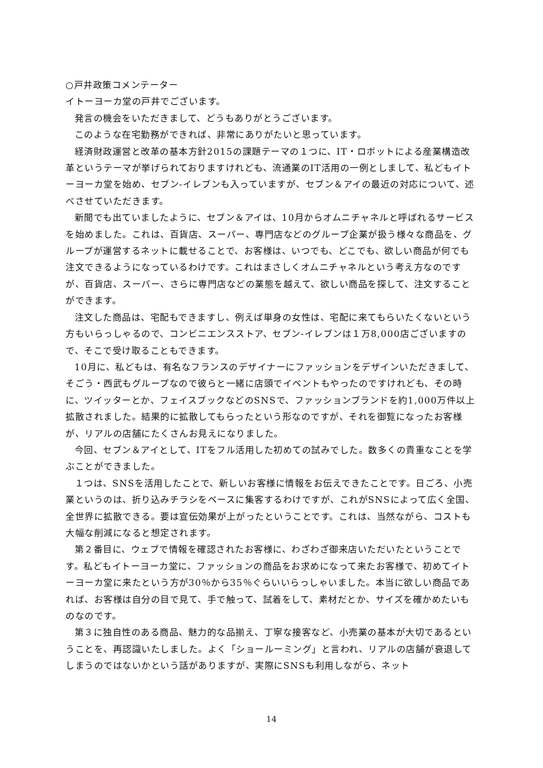○戸井政策コメンテーター
イトーヨーカ堂の戸井でございます。
発言の機会をいただきまして、どうもありがとうございます。
このような在宅勤務ができれば、非常にありがたいと思っています。
経済財政運営と改革の基本方針2015の課題テーマの１つに、IT・ロボットによる産業構造改革というテーマが挙げられておりますけれども、流通業のIT活用の一例としまして、私どもイトーヨーカ堂を始め、セブン-イレブンも入っていますが、セブン＆アイの最近の対応について、述べさせていただきます。
新聞でも出ていましたように、セブン＆アイは、10月からオムニチャネルと呼ばれるサービスを始めました。これは、百貨店、スーパー、専門店などのグループ企業が扱う様々な商品を、グループが運営するネットに載せることで、お客様は、いつでも、どこでも、欲しい商品が何でも注文できるようになっているわけです。これはまさしくオムニチャネルという考え方なのですが、百貨店、スーパー、さらに専門店などの業態を越えて、欲しい商品を探して、注文することができます。
注文した商品は、宅配もできますし、例えば単身の女性は、宅配に来てもらいたくないという方もいらっしゃるので、コンビニエンスストア、セブン-イレブンは１万8,000店ございますので、そこで受け取ることもできます。
10月に、私どもは、有名なフランスのデザイナーにファッションをデザインいただきまして、そごう・西武もグループなので彼らと一緒に店頭でイベントもやったのですけれども、その時に、ツイッターとか、フェイスブックなどのSNSで、ファッションブランドを約1,000万件以上拡散されました。結果的に拡散してもらったという形なのですが、それを御覧になったお客様が、リアルの店舗にたくさんお見えになりました。
今回、セブン＆アイとして、ITをフル活用した初めての試みでした。数多くの貴重なことを学ぶことができました。
１つは、SNSを活用したことで、新しいお客様に情報をお伝えできたことです。日ごろ、小売業というのは、折り込みチラシをベースに集客するわけですが、これがSNSによって広く全国、全世界に拡散できる。要は宣伝効果が上がったということです。これは、当然ながら、コストも大幅な削減になると想定されます。
第２番目に、ウェブで情報を確認されたお客様に、わざわざ御来店いただいたということです。私どもイトーヨーカ堂に、ファッションの商品をお求めになって来たお客様で、初めてイトーヨーカ堂に来たという方が30％から35％ぐらいいらっしゃいました。本当に欲しい商品であれば、お客様は自分の目で見て、手で触って、試着をして、素材だとか、サイズを確かめたいものなのです。
第３に独自性のある商品、魅力的な品揃え、丁寧な接客など、小売業の基本が大切であるということを、再認識いたしました。よく「ショールーミング」と言われ、リアルの店舗が衰退してしまうのではないかという話がありますが、実際にSNSも利用しながら、ネット
14